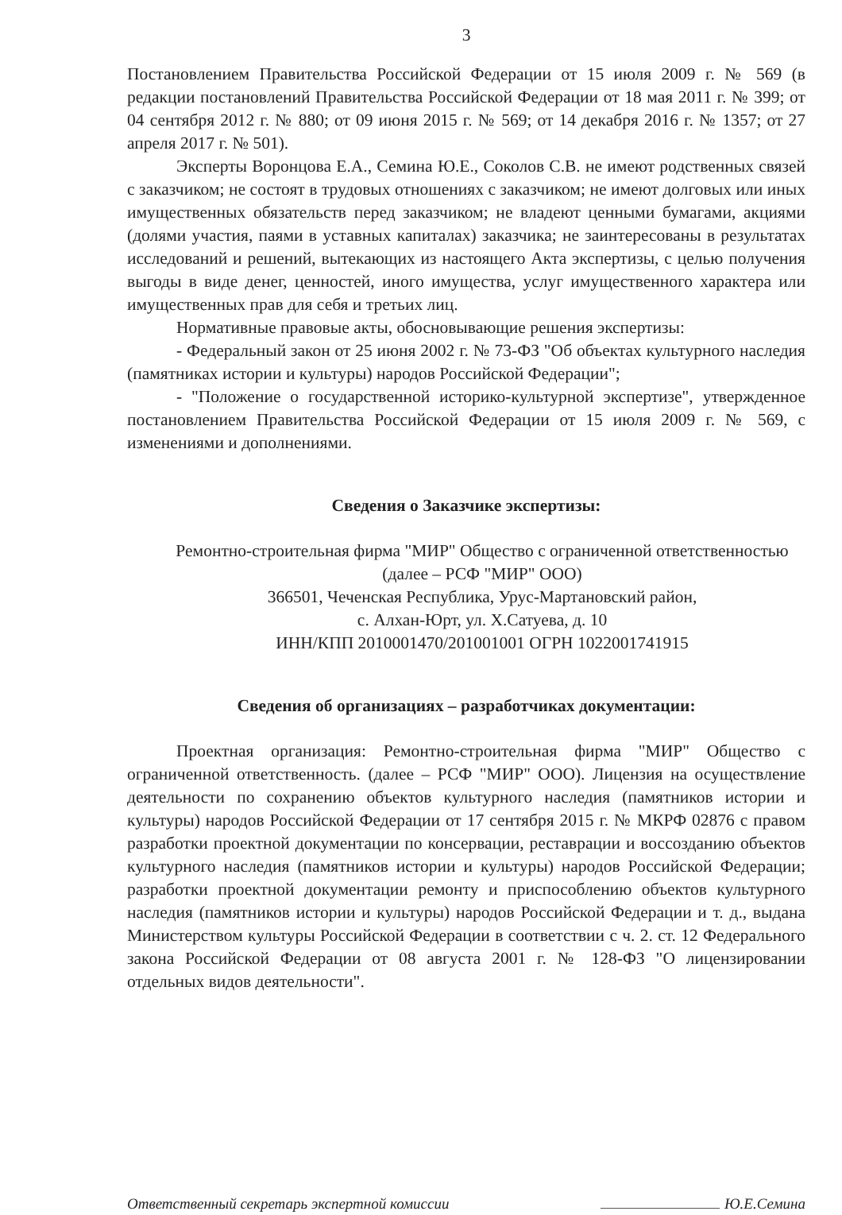3
Постановлением Правительства Российской Федерации от 15 июля 2009 г. № 569 (в редакции постановлений Правительства Российской Федерации от 18 мая 2011 г. № 399; от 04 сентября 2012 г. № 880; от 09 июня 2015 г. № 569; от 14 декабря 2016 г. № 1357; от 27 апреля 2017 г. № 501).
Эксперты Воронцова Е.А., Семина Ю.Е., Соколов С.В. не имеют родственных связей с заказчиком; не состоят в трудовых отношениях с заказчиком; не имеют долговых или иных имущественных обязательств перед заказчиком; не владеют ценными бумагами, акциями (долями участия, паями в уставных капиталах) заказчика; не заинтересованы в результатах исследований и решений, вытекающих из настоящего Акта экспертизы, с целью получения выгоды в виде денег, ценностей, иного имущества, услуг имущественного характера или имущественных прав для себя и третьих лиц.
Нормативные правовые акты, обосновывающие решения экспертизы:
- Федеральный закон от 25 июня 2002 г. № 73-ФЗ "Об объектах культурного наследия (памятниках истории и культуры) народов Российской Федерации";
- "Положение о государственной историко-культурной экспертизе", утвержденное постановлением Правительства Российской Федерации от 15 июля 2009 г. № 569, с изменениями и дополнениями.
Сведения о Заказчике экспертизы:
Ремонтно-строительная фирма "МИР" Общество с ограниченной ответственностью (далее – РСФ "МИР" ООО)
366501, Чеченская Республика, Урус-Мартановский район,
с. Алхан-Юрт, ул. Х.Сатуева, д. 10
ИНН/КПП 2010001470/201001001 ОГРН 1022001741915
Сведения об организациях – разработчиках документации:
Проектная организация: Ремонтно-строительная фирма "МИР" Общество с ограниченной ответственность. (далее – РСФ "МИР" ООО). Лицензия на осуществление деятельности по сохранению объектов культурного наследия (памятников истории и культуры) народов Российской Федерации от 17 сентября 2015 г. № МКРФ 02876 с правом разработки проектной документации по консервации, реставрации и воссозданию объектов культурного наследия (памятников истории и культуры) народов Российской Федерации; разработки проектной документации ремонту и приспособлению объектов культурного наследия (памятников истории и культуры) народов Российской Федерации и т. д., выдана Министерством культуры Российской Федерации в соответствии с ч. 2. ст. 12 Федерального закона Российской Федерации от 08 августа 2001 г. № 128-ФЗ "О лицензировании отдельных видов деятельности".
Ответственный секретарь экспертной комиссии Ю.Е.Семина